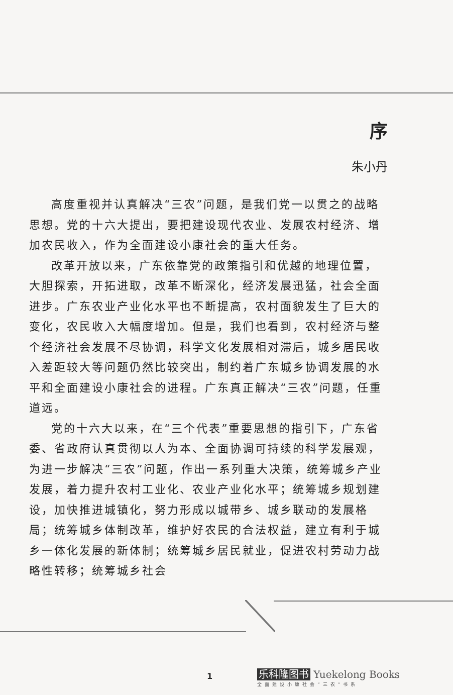序
朱小丹
高度重视并认真解决“三农”问题，是我们党一以贯之的战略思想。党的十六大提出，要把建设现代农业、发展农村经济、增加农民收入，作为全面建设小康社会的重大任务。
改革开放以来，广东依靠党的政策指引和优越的地理位置，大胆探索，开拓进取，改革不断深化，经济发展迅猛，社会全面进步。广东农业产业化水平也不断提高，农村面貌发生了巨大的变化，农民收入大幅度增加。但是，我们也看到，农村经济与整个经济社会发展不尽协调，科学文化发展相对滞后，城乡居民收入差距较大等问题仍然比较突出，制约着广东城乡协调发展的水平和全面建设小康社会的进程。广东真正解决“三农”问题，任重道远。
党的十六大以来，在“三个代表”重要思想的指引下，广东省委、省政府认真贯彻以人为本、全面协调可持续的科学发展观，为进一步解决“三农”问题，作出一系列重大决策，统筹城乡产业发展，着力提升农村工业化、农业产业化水平；统筹城乡规划建设，加快推进城镇化，努力形成以城带乡、城乡联动的发展格局；统筹城乡体制改革，维护好农民的合法权益，建立有利于城乡一体化发展的新体制；统筹城乡居民就业，促进农村劳动力战略性转移；统筹城乡社会
1 乐科隆图书 Yuekelong Books
全面建设小康社会“三农”书系